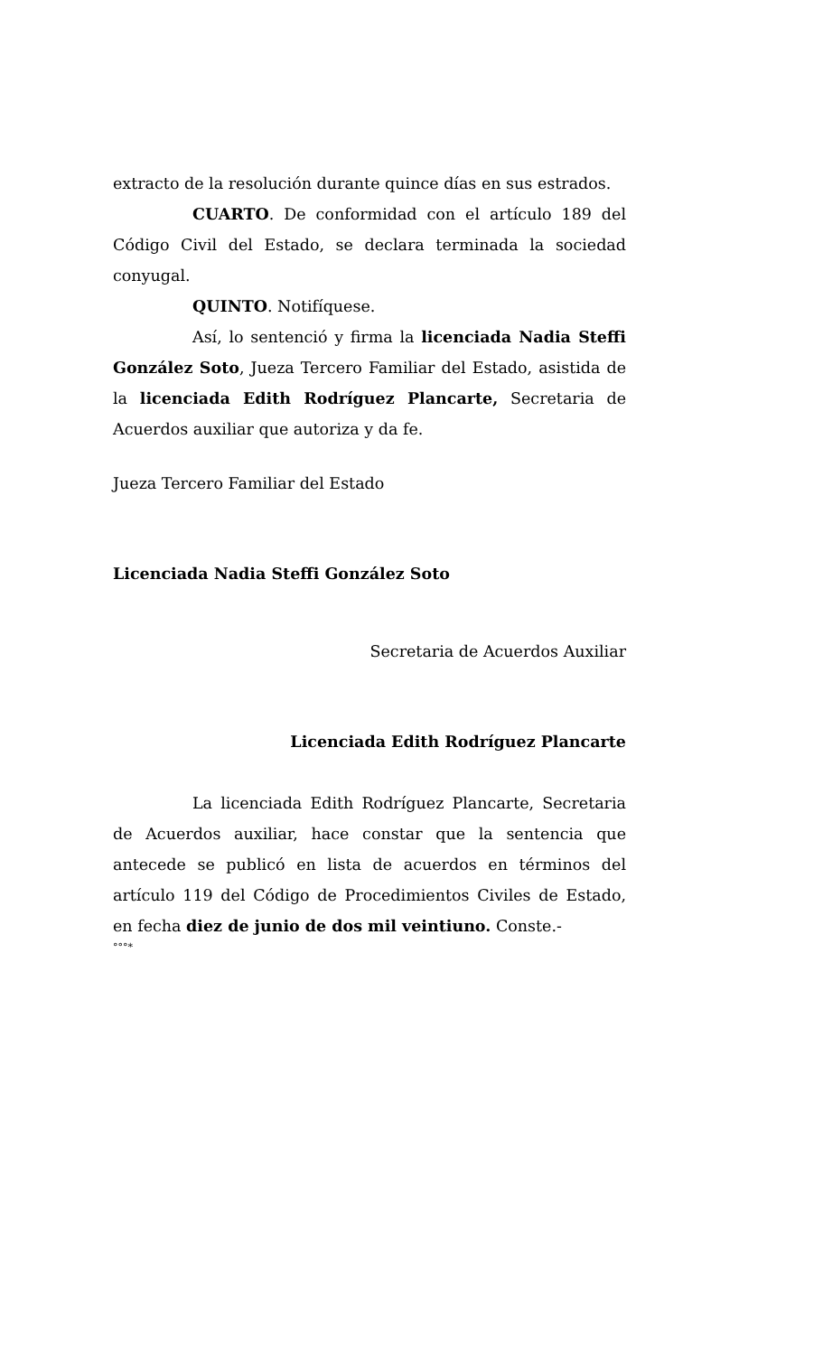extracto de la resolución durante quince días en sus estrados.
CUARTO. De conformidad con el artículo 189 del Código Civil del Estado, se declara terminada la sociedad conyugal.
QUINTO. Notifíquese.
Así, lo sentenció y firma la licenciada Nadia Steffi González Soto, Jueza Tercero Familiar del Estado, asistida de la licenciada Edith Rodríguez Plancarte, Secretaria de Acuerdos auxiliar que autoriza y da fe.
Jueza Tercero Familiar del Estado
Licenciada Nadia Steffi González Soto
Secretaria de Acuerdos Auxiliar
Licenciada Edith Rodríguez Plancarte
La licenciada Edith Rodríguez Plancarte, Secretaria de Acuerdos auxiliar, hace constar que la sentencia que antecede se publicó en lista de acuerdos en términos del artículo 119 del Código de Procedimientos Civiles de Estado, en fecha diez de junio de dos mil veintiuno. Conste.-
°°°*